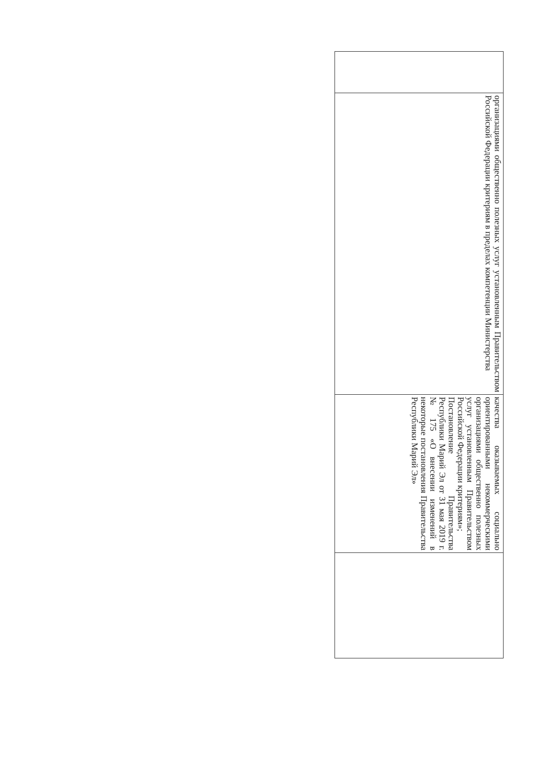| | организациями общественно полезных услуг установленным Правительством Российской Федерации критериям в пределах компетенции Министерства | качества оказываемых социально ориентированными некоммерческими организациями общественно полезных услуг установленным Правительством Российской Федерации критериям»; Постановление Правительства Республики Марий Эл от 31 мая 2019 г. № 175 «О внесении изменений в некоторые постановления Правительства Республики Марий Эл» | |